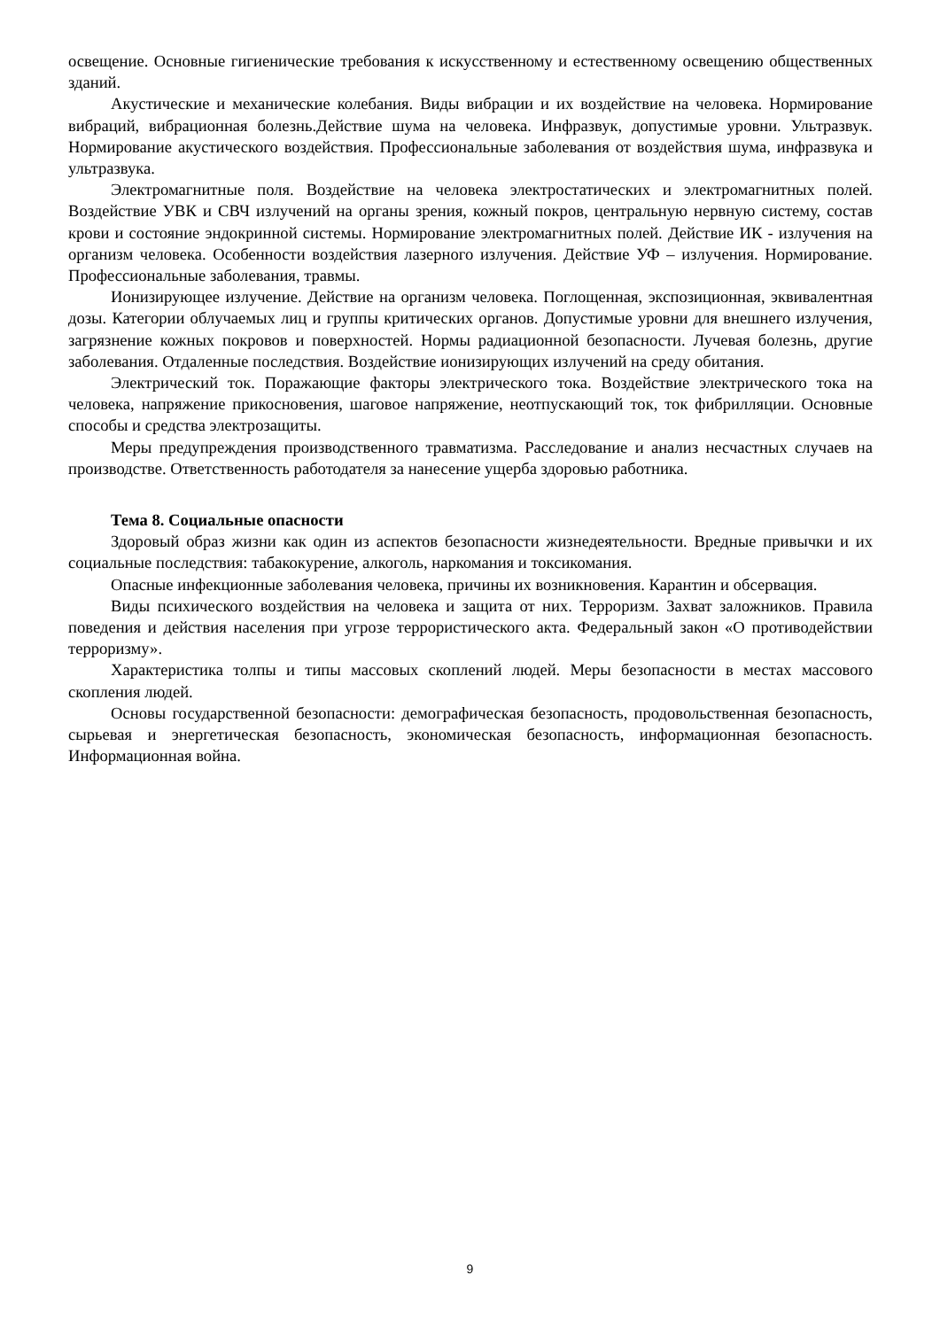освещение. Основные гигиенические требования к искусственному и естественному освещению общественных зданий.
Акустические и механические колебания. Виды вибрации и их воздействие на человека. Нормирование вибраций, вибрационная болезнь.Действие шума на человека. Инфразвук, допустимые уровни. Ультразвук. Нормирование акустического воздействия. Профессиональные заболевания от воздействия шума, инфразвука и ультразвука.
Электромагнитные поля. Воздействие на человека электростатических и электромагнитных полей. Воздействие УВК и СВЧ излучений на органы зрения, кожный покров, центральную нервную систему, состав крови и состояние эндокринной системы. Нормирование электромагнитных полей. Действие ИК - излучения на организм человека. Особенности воздействия лазерного излучения. Действие УФ – излучения. Нормирование. Профессиональные заболевания, травмы.
Ионизирующее излучение. Действие на организм человека. Поглощенная, экспозиционная, эквивалентная дозы. Категории облучаемых лиц и группы критических органов. Допустимые уровни для внешнего излучения, загрязнение кожных покровов и поверхностей. Нормы радиационной безопасности. Лучевая болезнь, другие заболевания. Отдаленные последствия. Воздействие ионизирующих излучений на среду обитания.
Электрический ток. Поражающие факторы электрического тока. Воздействие электрического тока на человека, напряжение прикосновения, шаговое напряжение, неотпускающий ток, ток фибрилляции. Основные способы и средства электрозащиты.
Меры предупреждения производственного травматизма. Расследование и анализ несчастных случаев на производстве. Ответственность работодателя за нанесение ущерба здоровью работника.
Тема 8. Социальные опасности
Здоровый образ жизни как один из аспектов безопасности жизнедеятельности. Вредные привычки и их социальные последствия: табакокурение, алкоголь, наркомания и токсикомания.
Опасные инфекционные заболевания человека, причины их возникновения. Карантин и обсервация.
Виды психического воздействия на человека и защита от них. Терроризм. Захват заложников. Правила поведения и действия населения при угрозе террористического акта. Федеральный закон «О противодействии терроризму».
Характеристика толпы и типы массовых скоплений людей. Меры безопасности в местах массового скопления людей.
Основы государственной безопасности: демографическая безопасность, продовольственная безопасность, сырьевая и энергетическая безопасность, экономическая безопасность, информационная безопасность. Информационная война.
9